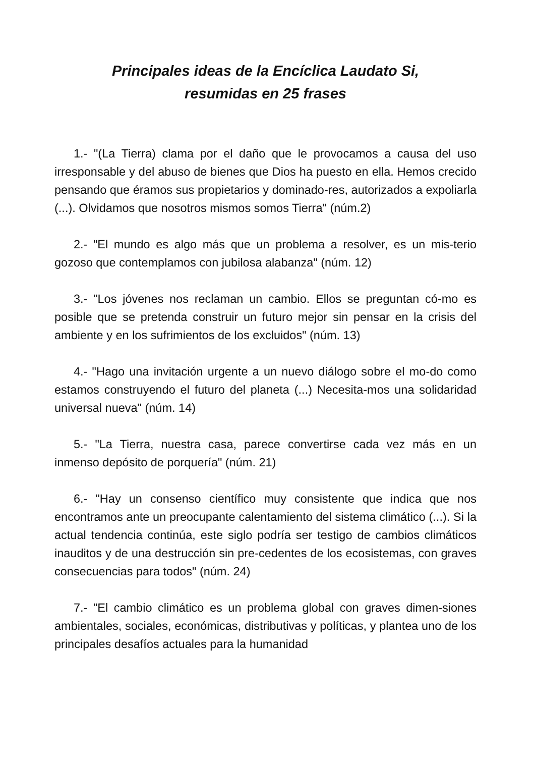Principales ideas de la Encíclica Laudato Si,
resumidas en 25 frases
1.- "(La Tierra) clama por el daño que le provocamos a causa del uso irresponsable y del abuso de bienes que Dios ha puesto en ella. Hemos crecido pensando que éramos sus propietarios y dominado-res, autorizados a expoliarla (...). Olvidamos que nosotros mismos somos Tierra" (núm.2)
2.- "El mundo es algo más que un problema a resolver, es un mis-terio gozoso que contemplamos con jubilosa alabanza" (núm. 12)
3.- "Los jóvenes nos reclaman un cambio. Ellos se preguntan có-mo es posible que se pretenda construir un futuro mejor sin pensar en la crisis del ambiente y en los sufrimientos de los excluidos" (núm. 13)
4.- "Hago una invitación urgente a un nuevo diálogo sobre el mo-do como estamos construyendo el futuro del planeta (...) Necesita-mos una solidaridad universal nueva" (núm. 14)
5.- "La Tierra, nuestra casa, parece convertirse cada vez más en un inmenso depósito de porquería" (núm. 21)
6.- "Hay un consenso científico muy consistente que indica que nos encontramos ante un preocupante calentamiento del sistema climático (...). Si la actual tendencia continúa, este siglo podría ser testigo de cambios climáticos inauditos y de una destrucción sin pre-cedentes de los ecosistemas, con graves consecuencias para todos" (núm. 24)
7.- "El cambio climático es un problema global con graves dimen-siones ambientales, sociales, económicas, distributivas y políticas, y plantea uno de los principales desafíos actuales para la humanidad